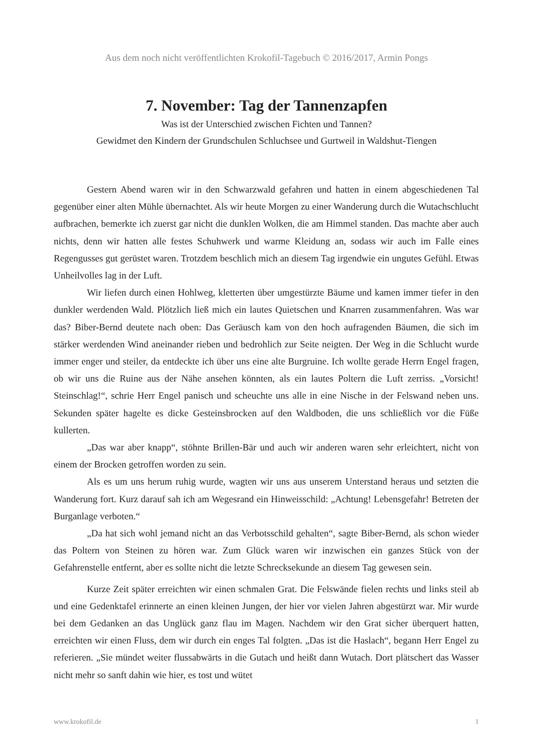Aus dem noch nicht veröffentlichten Krokofil-Tagebuch © 2016/2017, Armin Pongs
7. November: Tag der Tannenzapfen
Was ist der Unterschied zwischen Fichten und Tannen?
Gewidmet den Kindern der Grundschulen Schluchsee und Gurtweil in Waldshut-Tiengen
Gestern Abend waren wir in den Schwarzwald gefahren und hatten in einem abgeschiedenen Tal gegenüber einer alten Mühle übernachtet. Als wir heute Morgen zu einer Wanderung durch die Wutachschlucht aufbrachen, bemerkte ich zuerst gar nicht die dunklen Wolken, die am Himmel standen. Das machte aber auch nichts, denn wir hatten alle festes Schuhwerk und warme Kleidung an, sodass wir auch im Falle eines Regengusses gut gerüstet waren. Trotzdem beschlich mich an diesem Tag irgendwie ein ungutes Gefühl. Etwas Unheilvolles lag in der Luft.
Wir liefen durch einen Hohlweg, kletterten über umgestürzte Bäume und kamen immer tiefer in den dunkler werdenden Wald. Plötzlich ließ mich ein lautes Quietschen und Knarren zusammenfahren. Was war das? Biber-Bernd deutete nach oben: Das Geräusch kam von den hoch aufragenden Bäumen, die sich im stärker werdenden Wind aneinander rieben und bedrohlich zur Seite neigten. Der Weg in die Schlucht wurde immer enger und steiler, da entdeckte ich über uns eine alte Burgruine. Ich wollte gerade Herrn Engel fragen, ob wir uns die Ruine aus der Nähe ansehen könnten, als ein lautes Poltern die Luft zerriss. „Vorsicht! Steinschlag!“, schrie Herr Engel panisch und scheuchte uns alle in eine Nische in der Felswand neben uns. Sekunden später hagelte es dicke Gesteinsbrocken auf den Waldboden, die uns schließlich vor die Füße kullerten.
„Das war aber knapp“, stöhnte Brillen-Bär und auch wir anderen waren sehr erleichtert, nicht von einem der Brocken getroffen worden zu sein.
Als es um uns herum ruhig wurde, wagten wir uns aus unserem Unterstand heraus und setzten die Wanderung fort. Kurz darauf sah ich am Wegesrand ein Hinweisschild: „Achtung! Lebensgefahr! Betreten der Burganlage verboten.“
„Da hat sich wohl jemand nicht an das Verbotsschild gehalten“, sagte Biber-Bernd, als schon wieder das Poltern von Steinen zu hören war. Zum Glück waren wir inzwischen ein ganzes Stück von der Gefahrenstelle entfernt, aber es sollte nicht die letzte Schrecksekunde an diesem Tag gewesen sein.
Kurze Zeit später erreichten wir einen schmalen Grat. Die Felswände fielen rechts und links steil ab und eine Gedenktafel erinnerte an einen kleinen Jungen, der hier vor vielen Jahren abgestürzt war. Mir wurde bei dem Gedanken an das Unglück ganz flau im Magen. Nachdem wir den Grat sicher überquert hatten, erreichten wir einen Fluss, dem wir durch ein enges Tal folgten. „Das ist die Haslach“, begann Herr Engel zu referieren. „Sie mündet weiter flussabwärts in die Gutach und heißt dann Wutach. Dort plätschert das Wasser nicht mehr so sanft dahin wie hier, es tost und wütet
www.krokofil.de 1